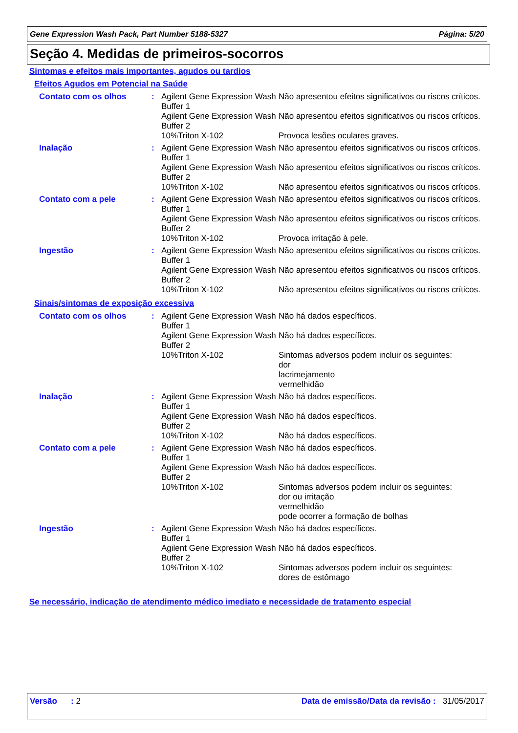Gene Expression Wash Pack, Part Number 5188-5327 Página: 5/20
Seção 4. Medidas de primeiros-socorros
Sintomas e efeitos mais importantes, agudos ou tardios
Efeitos Agudos em Potencial na Saúde
| Contato com os olhos | : | Agilent Gene Expression Wash Buffer 1 | Não apresentou efeitos significativos ou riscos críticos. |
| | | Agilent Gene Expression Wash Buffer 2 | Não apresentou efeitos significativos ou riscos críticos. |
| | | 10%Triton X-102 | Provoca lesões oculares graves. |
| Inalação | : | Agilent Gene Expression Wash Buffer 1 | Não apresentou efeitos significativos ou riscos críticos. |
| | | Agilent Gene Expression Wash Buffer 2 | Não apresentou efeitos significativos ou riscos críticos. |
| | | 10%Triton X-102 | Não apresentou efeitos significativos ou riscos críticos. |
| Contato com a pele | : | Agilent Gene Expression Wash Buffer 1 | Não apresentou efeitos significativos ou riscos críticos. |
| | | Agilent Gene Expression Wash Buffer 2 | Não apresentou efeitos significativos ou riscos críticos. |
| | | 10%Triton X-102 | Provoca irritação à pele. |
| Ingestão | : | Agilent Gene Expression Wash Buffer 1 | Não apresentou efeitos significativos ou riscos críticos. |
| | | Agilent Gene Expression Wash Buffer 2 | Não apresentou efeitos significativos ou riscos críticos. |
| | | 10%Triton X-102 | Não apresentou efeitos significativos ou riscos críticos. |
Sinais/sintomas de exposição excessiva
| Contato com os olhos | : | Agilent Gene Expression Wash Buffer 1 | Não há dados específicos. |
| | | Agilent Gene Expression Wash Buffer 2 | Não há dados específicos. |
| | | 10%Triton X-102 | Sintomas adversos podem incluir os seguintes: dor lacrimejamento vermelhidão |
| Inalação | : | Agilent Gene Expression Wash Buffer 1 | Não há dados específicos. |
| | | Agilent Gene Expression Wash Buffer 2 | Não há dados específicos. |
| | | 10%Triton X-102 | Não há dados específicos. |
| Contato com a pele | : | Agilent Gene Expression Wash Buffer 1 | Não há dados específicos. |
| | | Agilent Gene Expression Wash Buffer 2 | Não há dados específicos. |
| | | 10%Triton X-102 | Sintomas adversos podem incluir os seguintes: dor ou irritação vermelhidão pode ocorrer a formação de bolhas |
| Ingestão | : | Agilent Gene Expression Wash Buffer 1 | Não há dados específicos. |
| | | Agilent Gene Expression Wash Buffer 2 | Não há dados específicos. |
| | | 10%Triton X-102 | Sintomas adversos podem incluir os seguintes: dores de estômago |
Se necessário, indicação de atendimento médico imediato e necessidade de tratamento especial
Versão : 2 Data de emissão/Data da revisão : 31/05/2017